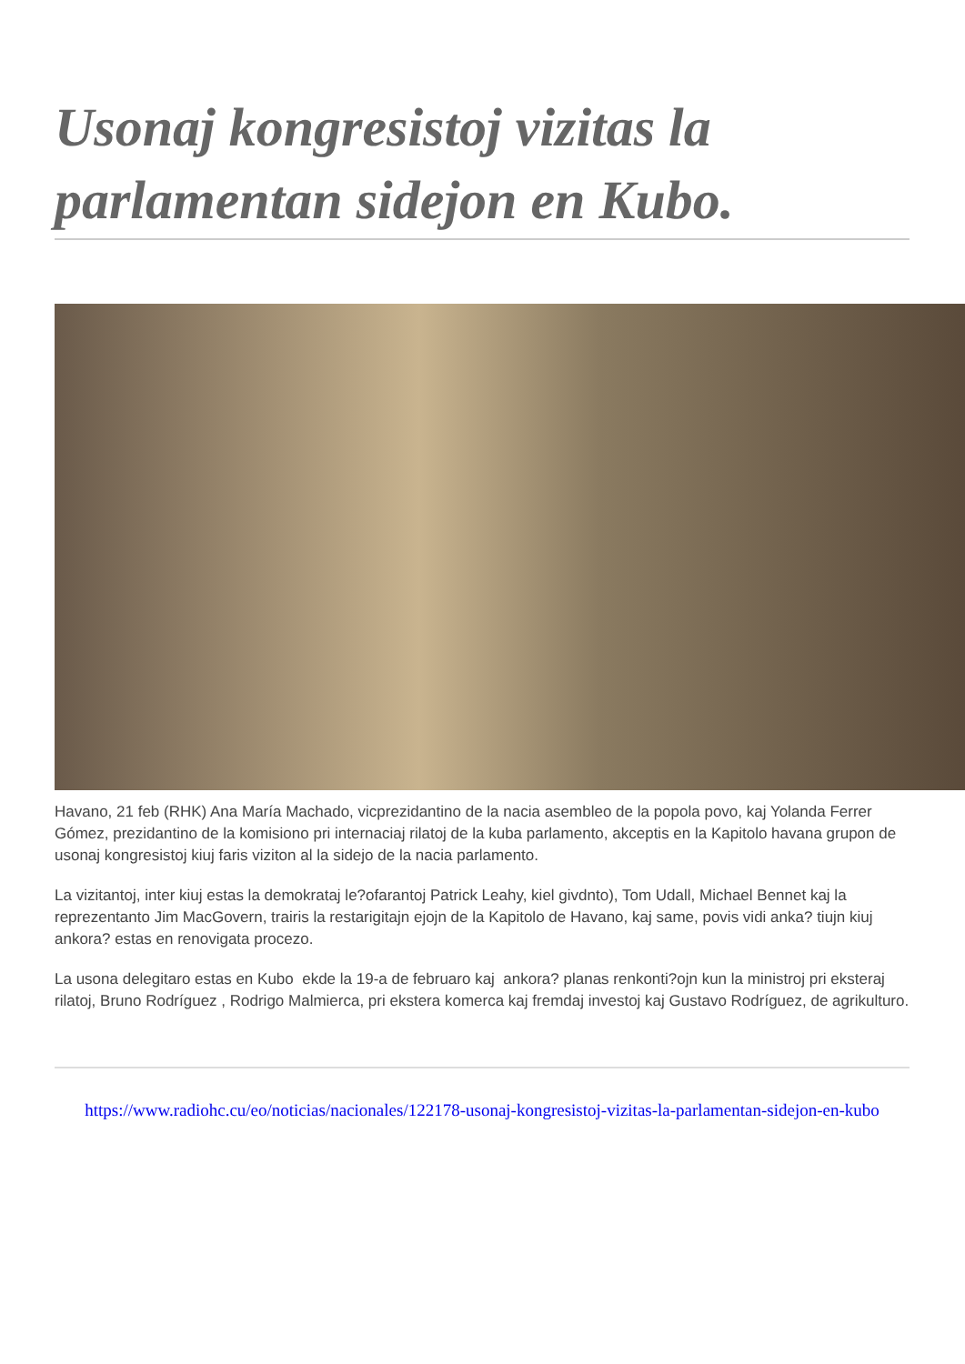Usonaj kongresistoj vizitas la parlamentan sidejon en Kubo.
Havano, 21 feb (RHK) Ana María Machado, vicprezidantino de la nacia asembleo de la popola povo, kaj Yolanda Ferrer Gómez, prezidantino de la komisiono pri internaciaj rilatoj de la kuba parlamento, akceptis en la Kapitolo havana grupon de usonaj kongresistoj kiuj faris viziton al la sidejo de la nacia parlamento.
La vizitantoj, inter kiuj estas la demokrataj le?ofarantoj Patrick Leahy, kiel givdnto), Tom Udall, Michael Bennet kaj la reprezentanto Jim MacGovern, trairis la restarigitajn ejojn de la Kapitolo de Havano, kaj same, povis vidi anka? tiujn kiuj ankora? estas en renovigata procezo.
La usona delegitaro estas en Kubo ekde la 19-a de februaro kaj ankora? planas renkonti?ojn kun la ministroj pri eksteraj rilatoj, Bruno Rodríguez , Rodrigo Malmierca, pri ekstera komerca kaj fremdaj investoj kaj Gustavo Rodríguez, de agrikulturo.
https://www.radiohc.cu/eo/noticias/nacionales/122178-usonaj-kongresistoj-vizitas-la-parlamentan-sidejon-en-kubo